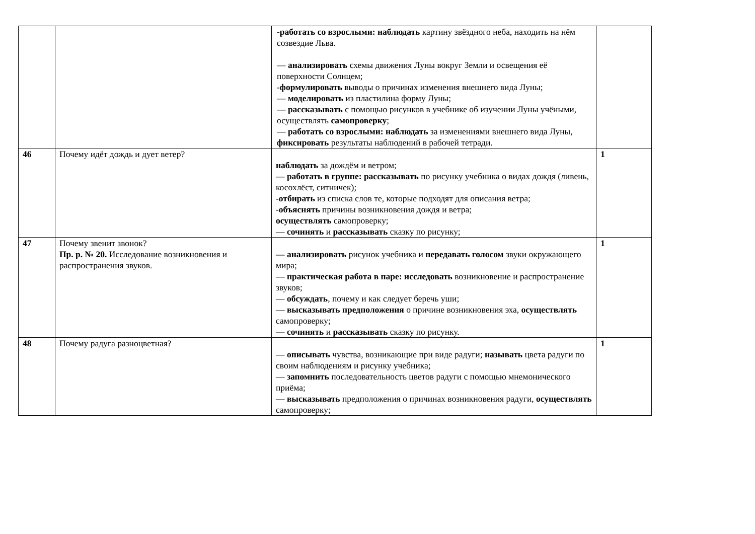| | | -работать со взрослыми: наблюдать картину звёздного неба, находить на нём созвездие Льва. — анализировать схемы движения Луны вокруг Земли и освещения её поверхности Солнцем; - формулировать выводы о причинах изменения внешнего вида Луны; — моделировать из пластилина форму Луны; — рассказывать с помощью рисунков в учебнике об изучении Луны учёными, осуществлять самопроверку ; — работать со взрослыми: наблюдать за изменениями внешнего вида Луны, фиксировать результаты наблюдений в рабочей тетради. | |
| 46 | Почему идёт дождь и дует ветер? | наблюдать за дождём и ветром; — работать в группе: рассказывать по рисунку учебника о видах дождя (ливень, косохлёст, ситничек); - отбирать из списка слов те, которые подходят для описания ветра; - объяснять причины возникновения дождя и ветра; осуществлять самопроверку; — сочинять и рассказывать сказку по рисунку; | 1 |
| 47 | Почему звенит звонок? Пр. р. № 20. Исследование возникновения и распространения звуков. | — анализировать рисунок учебника и передавать голосом звуки окружающего мира; — практическая работа в паре: исследовать возникновение и распространение звуков; — обсуждать , почему и как следует беречь уши; — высказывать предположения о причине возникновения эха, осуществлять самопроверку; — сочинять и рассказывать сказку по рисунку. | 1 |
| 48 | Почему радуга разноцветная? | — описывать чувства, возникающие при виде радуги; называть цвета радуги по своим наблюдениям и рисунку учебника; — запомнить последовательность цветов радуги с помощью мнемонического приёма; — высказывать предположения о причинах возникновения радуги, осуществлять самопроверку; | 1 |